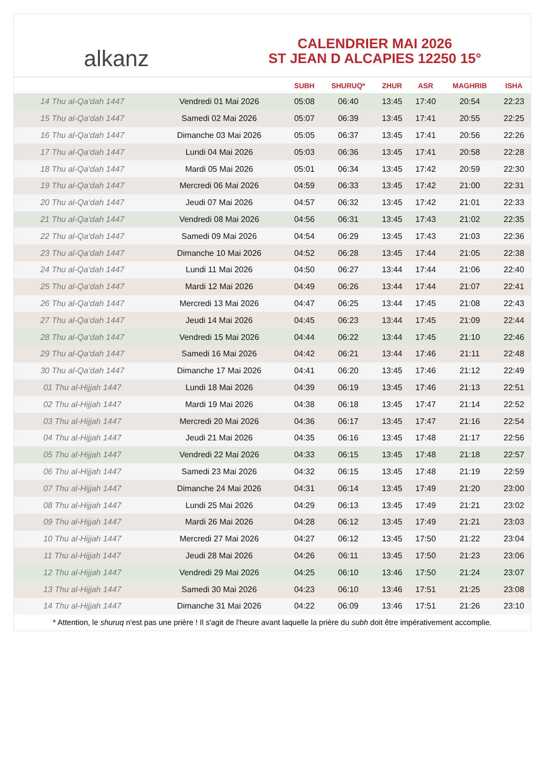alkanz
CALENDRIER MAI 2026
ST JEAN D ALCAPIES 12250 15°
| | | SUBH | SHURUQ* | ZHUR | ASR | MAGHRIB | ISHA |
| --- | --- | --- | --- | --- | --- | --- | --- |
| 14 Thu al-Qa‘dah 1447 | Vendredi 01 Mai 2026 | 05:08 | 06:40 | 13:45 | 17:40 | 20:54 | 22:23 |
| 15 Thu al-Qa‘dah 1447 | Samedi 02 Mai 2026 | 05:07 | 06:39 | 13:45 | 17:41 | 20:55 | 22:25 |
| 16 Thu al-Qa‘dah 1447 | Dimanche 03 Mai 2026 | 05:05 | 06:37 | 13:45 | 17:41 | 20:56 | 22:26 |
| 17 Thu al-Qa‘dah 1447 | Lundi 04 Mai 2026 | 05:03 | 06:36 | 13:45 | 17:41 | 20:58 | 22:28 |
| 18 Thu al-Qa‘dah 1447 | Mardi 05 Mai 2026 | 05:01 | 06:34 | 13:45 | 17:42 | 20:59 | 22:30 |
| 19 Thu al-Qa‘dah 1447 | Mercredi 06 Mai 2026 | 04:59 | 06:33 | 13:45 | 17:42 | 21:00 | 22:31 |
| 20 Thu al-Qa‘dah 1447 | Jeudi 07 Mai 2026 | 04:57 | 06:32 | 13:45 | 17:42 | 21:01 | 22:33 |
| 21 Thu al-Qa‘dah 1447 | Vendredi 08 Mai 2026 | 04:56 | 06:31 | 13:45 | 17:43 | 21:02 | 22:35 |
| 22 Thu al-Qa‘dah 1447 | Samedi 09 Mai 2026 | 04:54 | 06:29 | 13:45 | 17:43 | 21:03 | 22:36 |
| 23 Thu al-Qa‘dah 1447 | Dimanche 10 Mai 2026 | 04:52 | 06:28 | 13:45 | 17:44 | 21:05 | 22:38 |
| 24 Thu al-Qa‘dah 1447 | Lundi 11 Mai 2026 | 04:50 | 06:27 | 13:44 | 17:44 | 21:06 | 22:40 |
| 25 Thu al-Qa‘dah 1447 | Mardi 12 Mai 2026 | 04:49 | 06:26 | 13:44 | 17:44 | 21:07 | 22:41 |
| 26 Thu al-Qa‘dah 1447 | Mercredi 13 Mai 2026 | 04:47 | 06:25 | 13:44 | 17:45 | 21:08 | 22:43 |
| 27 Thu al-Qa‘dah 1447 | Jeudi 14 Mai 2026 | 04:45 | 06:23 | 13:44 | 17:45 | 21:09 | 22:44 |
| 28 Thu al-Qa‘dah 1447 | Vendredi 15 Mai 2026 | 04:44 | 06:22 | 13:44 | 17:45 | 21:10 | 22:46 |
| 29 Thu al-Qa‘dah 1447 | Samedi 16 Mai 2026 | 04:42 | 06:21 | 13:44 | 17:46 | 21:11 | 22:48 |
| 30 Thu al-Qa‘dah 1447 | Dimanche 17 Mai 2026 | 04:41 | 06:20 | 13:45 | 17:46 | 21:12 | 22:49 |
| 01 Thu al-Hijjah 1447 | Lundi 18 Mai 2026 | 04:39 | 06:19 | 13:45 | 17:46 | 21:13 | 22:51 |
| 02 Thu al-Hijjah 1447 | Mardi 19 Mai 2026 | 04:38 | 06:18 | 13:45 | 17:47 | 21:14 | 22:52 |
| 03 Thu al-Hijjah 1447 | Mercredi 20 Mai 2026 | 04:36 | 06:17 | 13:45 | 17:47 | 21:16 | 22:54 |
| 04 Thu al-Hijjah 1447 | Jeudi 21 Mai 2026 | 04:35 | 06:16 | 13:45 | 17:48 | 21:17 | 22:56 |
| 05 Thu al-Hijjah 1447 | Vendredi 22 Mai 2026 | 04:33 | 06:15 | 13:45 | 17:48 | 21:18 | 22:57 |
| 06 Thu al-Hijjah 1447 | Samedi 23 Mai 2026 | 04:32 | 06:15 | 13:45 | 17:48 | 21:19 | 22:59 |
| 07 Thu al-Hijjah 1447 | Dimanche 24 Mai 2026 | 04:31 | 06:14 | 13:45 | 17:49 | 21:20 | 23:00 |
| 08 Thu al-Hijjah 1447 | Lundi 25 Mai 2026 | 04:29 | 06:13 | 13:45 | 17:49 | 21:21 | 23:02 |
| 09 Thu al-Hijjah 1447 | Mardi 26 Mai 2026 | 04:28 | 06:12 | 13:45 | 17:49 | 21:21 | 23:03 |
| 10 Thu al-Hijjah 1447 | Mercredi 27 Mai 2026 | 04:27 | 06:12 | 13:45 | 17:50 | 21:22 | 23:04 |
| 11 Thu al-Hijjah 1447 | Jeudi 28 Mai 2026 | 04:26 | 06:11 | 13:45 | 17:50 | 21:23 | 23:06 |
| 12 Thu al-Hijjah 1447 | Vendredi 29 Mai 2026 | 04:25 | 06:10 | 13:46 | 17:50 | 21:24 | 23:07 |
| 13 Thu al-Hijjah 1447 | Samedi 30 Mai 2026 | 04:23 | 06:10 | 13:46 | 17:51 | 21:25 | 23:08 |
| 14 Thu al-Hijjah 1447 | Dimanche 31 Mai 2026 | 04:22 | 06:09 | 13:46 | 17:51 | 21:26 | 23:10 |
* Attention, le shuruq n'est pas une prière ! Il s'agit de l'heure avant laquelle la prière du subh doit être impérativement accomplie.